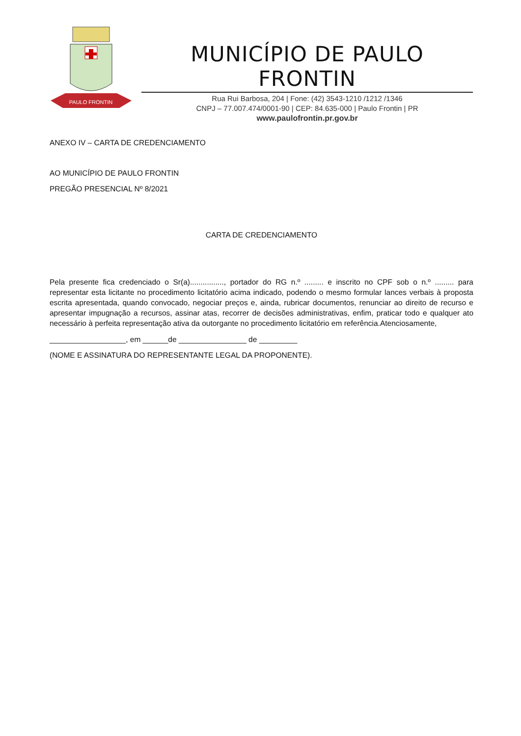PAULO FRONTIN
MUNICÍPIO DE PAULO FRONTIN
Rua Rui Barbosa, 204 | Fone: (42) 3543-1210 /1212 /1346
CNPJ – 77.007.474/0001-90 | CEP: 84.635-000 | Paulo Frontin | PR
www.paulofrontin.pr.gov.br
ANEXO IV – CARTA DE CREDENCIAMENTO
AO MUNICÍPIO DE PAULO FRONTIN
PREGÃO PRESENCIAL Nº 8/2021
CARTA DE CREDENCIAMENTO
Pela presente fica credenciado o Sr(a)................, portador do RG n.º ......... e inscrito no CPF sob o n.º ......... para representar esta licitante no procedimento licitatório acima indicado, podendo o mesmo formular lances verbais à proposta escrita apresentada, quando convocado, negociar preços e, ainda, rubricar documentos, renunciar ao direito de recurso e apresentar impugnação a recursos, assinar atas, recorrer de decisões administrativas, enfim, praticar todo e qualquer ato necessário à perfeita representação ativa da outorgante no procedimento licitatório em referência.Atenciosamente,
__________________, em ______de ________________ de _________
(NOME E ASSINATURA DO REPRESENTANTE LEGAL DA PROPONENTE).